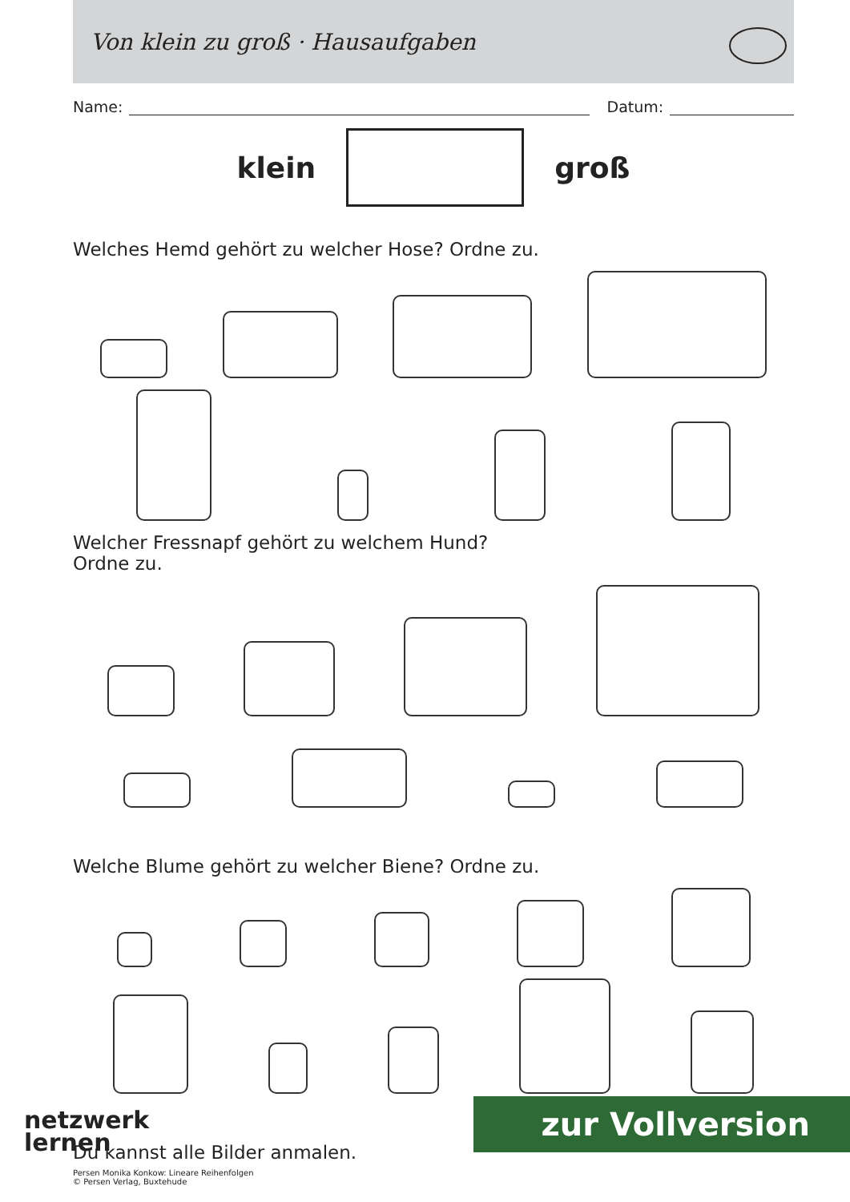Von klein zu groß · Hausaufgaben
Name:
Datum:
klein groß
Welches Hemd gehört zu welcher Hose? Ordne zu.
Welcher Fressnapf gehört zu welchem Hund?
Ordne zu.
Welche Blume gehört zu welcher Biene? Ordne zu.
Du kannst alle Bilder anmalen.
netzwerk
lernen
zur Vollversion
Persen Monika Konkow: Lineare Reihenfolgen
© Persen Verlag, Buxtehude